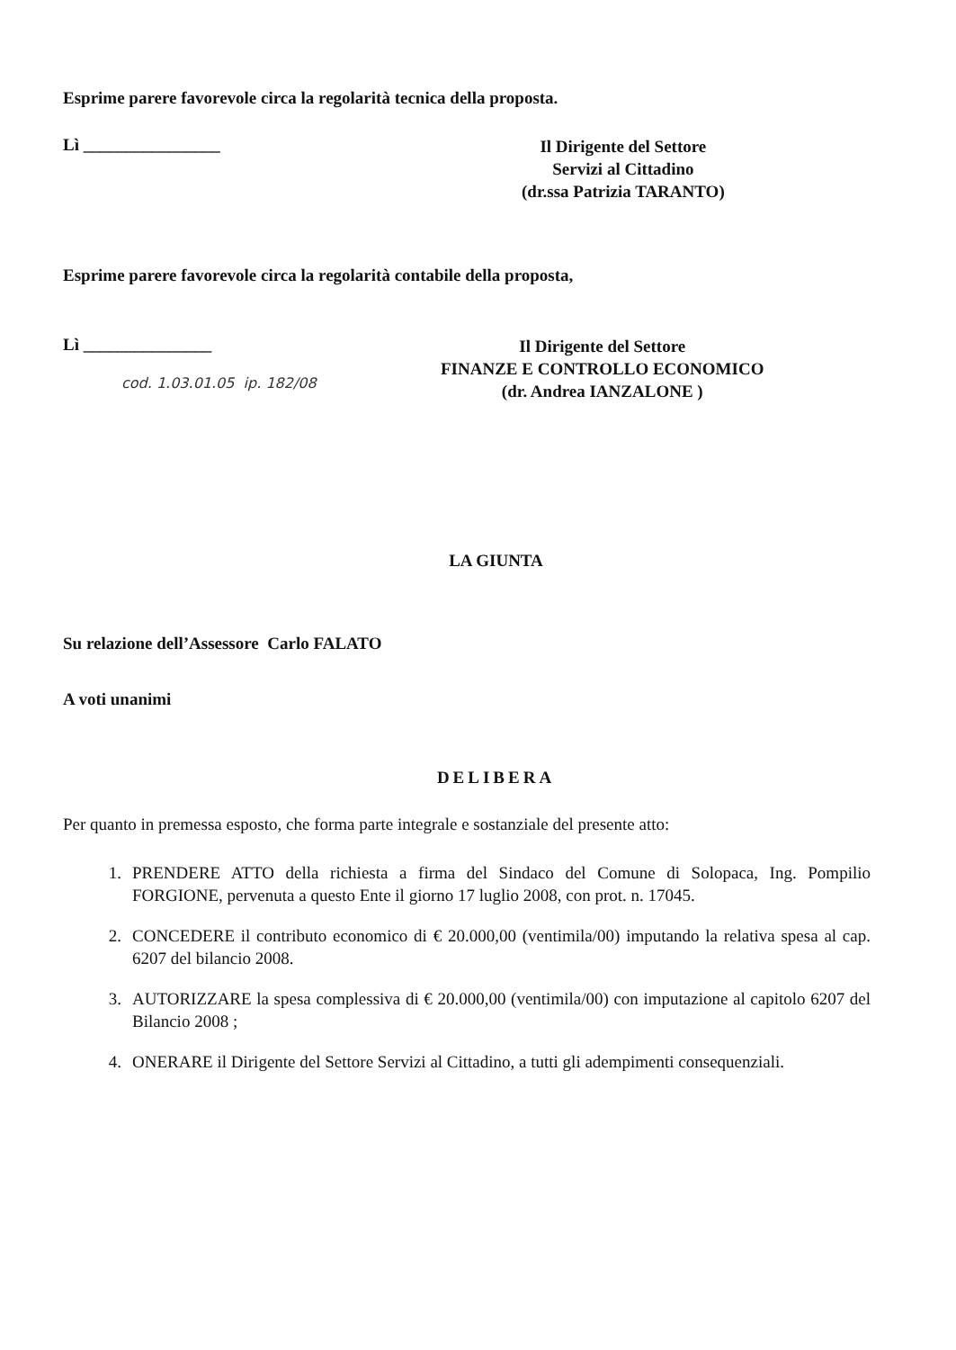Esprime parere favorevole circa la regolarità tecnica della proposta.
Lì ________________
Il Dirigente del Settore
Servizi al Cittadino
(dr.ssa Patrizia TARANTO)
Esprime parere favorevole circa la regolarità contabile della proposta,
Lì _______________
cod. 1.03.01.05 ip. 182/08
Il Dirigente del Settore
FINANZE E CONTROLLO ECONOMICO
(dr. Andrea IANZALONE )
LA GIUNTA
Su relazione dell’Assessore Carlo FALATO
A voti unanimi
DELIBERA
Per quanto in premessa esposto, che forma parte integrale e sostanziale del presente atto:
1. PRENDERE ATTO della richiesta a firma del Sindaco del Comune di Solopaca, Ing. Pompilio FORGIONE, pervenuta a questo Ente il giorno 17 luglio 2008, con prot. n. 17045.
2. CONCEDERE il contributo economico di € 20.000,00 (ventimila/00) imputando la relativa spesa al cap. 6207 del bilancio 2008.
3. AUTORIZZARE la spesa complessiva di € 20.000,00 (ventimila/00) con imputazione al capitolo 6207 del Bilancio 2008 ;
4. ONERARE il Dirigente del Settore Servizi al Cittadino, a tutti gli adempimenti consequenziali.